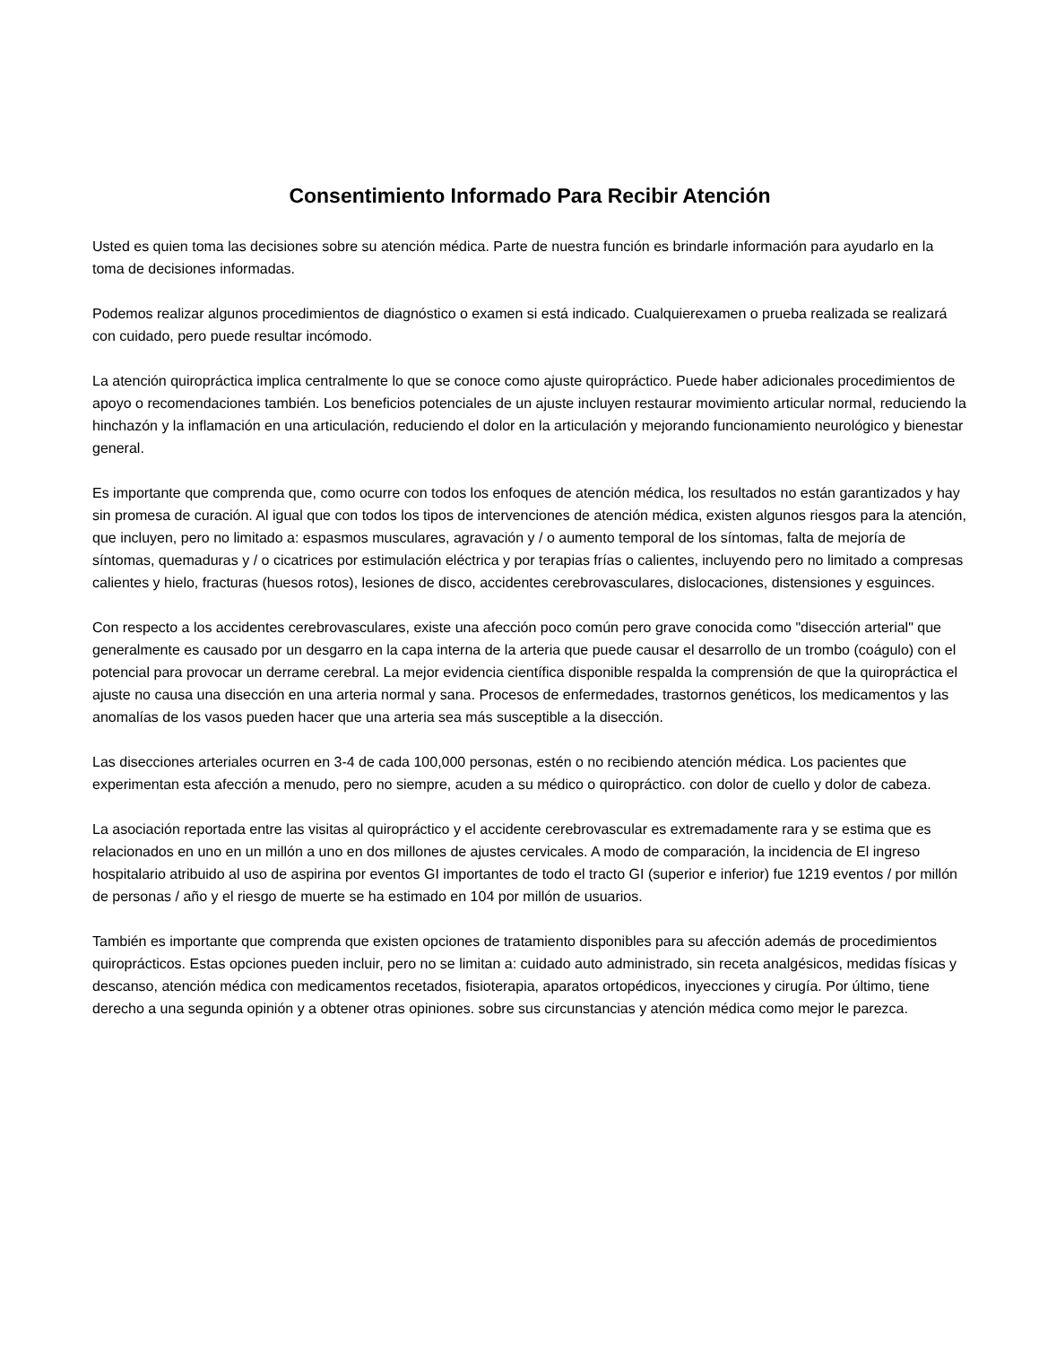Consentimiento Informado Para Recibir Atención
Usted es quien toma las decisiones sobre su atención médica. Parte de nuestra función es brindarle información para ayudarlo en la toma de decisiones informadas.
Podemos realizar algunos procedimientos de diagnóstico o examen si está indicado. Cualquierexamen o prueba realizada se realizará con cuidado, pero puede resultar incómodo.
La atención quiropráctica implica centralmente lo que se conoce como ajuste quiropráctico. Puede haber adicionales procedimientos de apoyo o recomendaciones también. Los beneficios potenciales de un ajuste incluyen restaurar movimiento articular normal, reduciendo la hinchazón y la inflamación en una articulación, reduciendo el dolor en la articulación y mejorando funcionamiento neurológico y bienestar general.
Es importante que comprenda que, como ocurre con todos los enfoques de atención médica, los resultados no están garantizados y hay sin promesa de curación. Al igual que con todos los tipos de intervenciones de atención médica, existen algunos riesgos para la atención, que incluyen, pero no limitado a: espasmos musculares, agravación y / o aumento temporal de los síntomas, falta de mejoría de síntomas, quemaduras y / o cicatrices por estimulación eléctrica y por terapias frías o calientes, incluyendo pero no limitado a compresas calientes y hielo, fracturas (huesos rotos), lesiones de disco, accidentes cerebrovasculares, dislocaciones, distensiones y esguinces.
Con respecto a los accidentes cerebrovasculares, existe una afección poco común pero grave conocida como "disección arterial" que generalmente es causado por un desgarro en la capa interna de la arteria que puede causar el desarrollo de un trombo (coágulo) con el potencial para provocar un derrame cerebral. La mejor evidencia científica disponible respalda la comprensión de que la quiropráctica el ajuste no causa una disección en una arteria normal y sana. Procesos de enfermedades, trastornos genéticos, los medicamentos y las anomalías de los vasos pueden hacer que una arteria sea más susceptible a la disección.
Las disecciones arteriales ocurren en 3-4 de cada 100,000 personas, estén o no recibiendo atención médica. Los pacientes que experimentan esta afección a menudo, pero no siempre, acuden a su médico o quiropráctico. con dolor de cuello y dolor de cabeza.
La asociación reportada entre las visitas al quiropráctico y el accidente cerebrovascular es extremadamente rara y se estima que es relacionados en uno en un millón a uno en dos millones de ajustes cervicales. A modo de comparación, la incidencia de El ingreso hospitalario atribuido al uso de aspirina por eventos GI importantes de todo el tracto GI (superior e inferior) fue 1219 eventos / por millón de personas / año y el riesgo de muerte se ha estimado en 104 por millón de usuarios.
También es importante que comprenda que existen opciones de tratamiento disponibles para su afección además de procedimientos quiroprácticos. Estas opciones pueden incluir, pero no se limitan a: cuidado auto administrado, sin receta analgésicos, medidas físicas y descanso, atención médica con medicamentos recetados, fisioterapia, aparatos ortopédicos, inyecciones y cirugía. Por último, tiene derecho a una segunda opinión y a obtener otras opiniones. sobre sus circunstancias y atención médica como mejor le parezca.